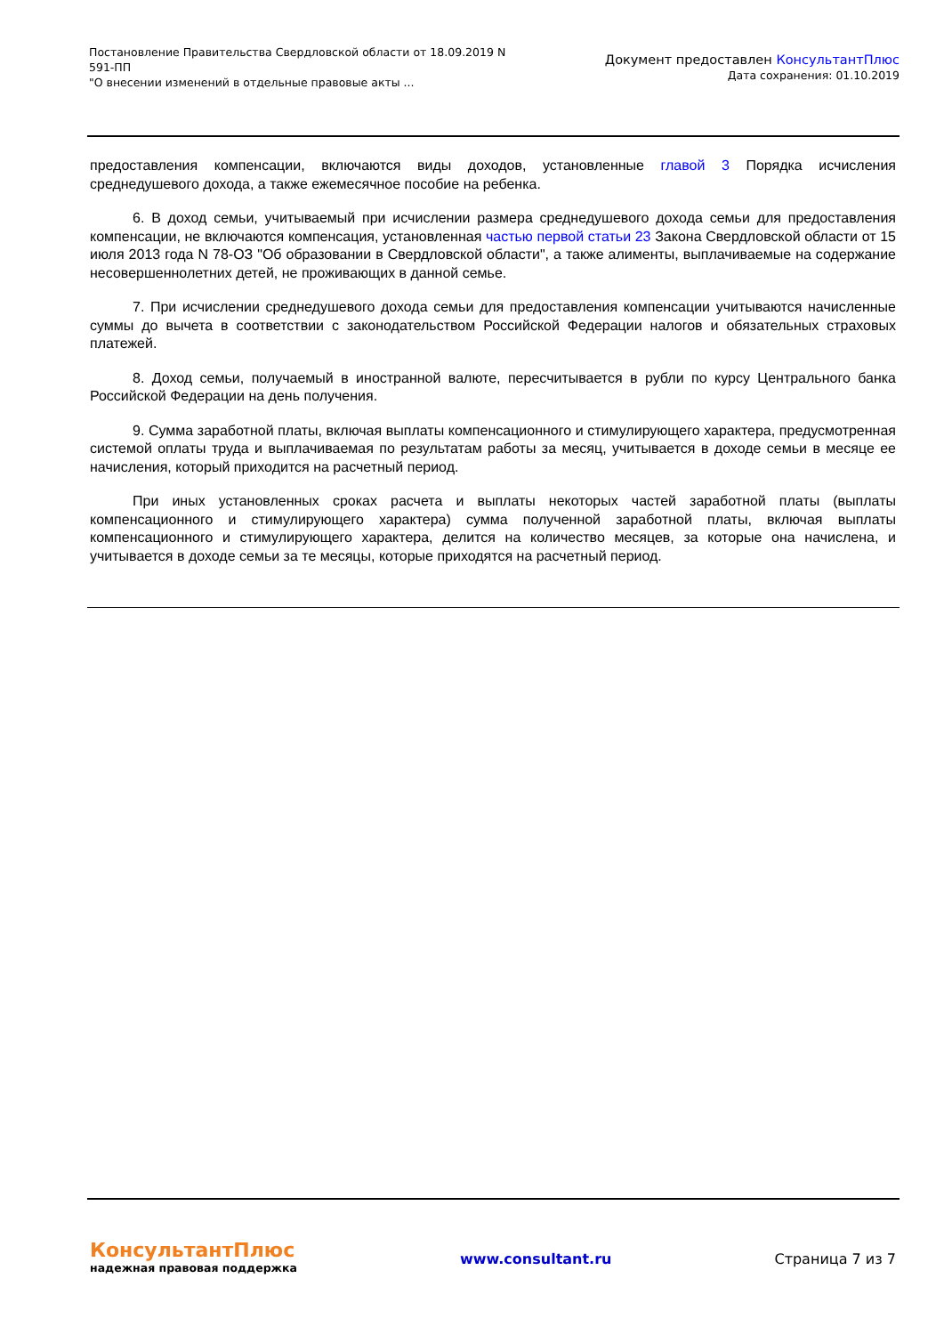Постановление Правительства Свердловской области от 18.09.2019 N
591-ПП
"О внесении изменений в отдельные правовые акты ...
Документ предоставлен КонсультантПлюс
Дата сохранения: 01.10.2019
предоставления компенсации, включаются виды доходов, установленные главой 3 Порядка исчисления среднедушевого дохода, а также ежемесячное пособие на ребенка.
6. В доход семьи, учитываемый при исчислении размера среднедушевого дохода семьи для предоставления компенсации, не включаются компенсация, установленная частью первой статьи 23 Закона Свердловской области от 15 июля 2013 года N 78-ОЗ "Об образовании в Свердловской области", а также алименты, выплачиваемые на содержание несовершеннолетних детей, не проживающих в данной семье.
7. При исчислении среднедушевого дохода семьи для предоставления компенсации учитываются начисленные суммы до вычета в соответствии с законодательством Российской Федерации налогов и обязательных страховых платежей.
8. Доход семьи, получаемый в иностранной валюте, пересчитывается в рубли по курсу Центрального банка Российской Федерации на день получения.
9. Сумма заработной платы, включая выплаты компенсационного и стимулирующего характера, предусмотренная системой оплаты труда и выплачиваемая по результатам работы за месяц, учитывается в доходе семьи в месяце ее начисления, который приходится на расчетный период.
При иных установленных сроках расчета и выплаты некоторых частей заработной платы (выплаты компенсационного и стимулирующего характера) сумма полученной заработной платы, включая выплаты компенсационного и стимулирующего характера, делится на количество месяцев, за которые она начислена, и учитывается в доходе семьи за те месяцы, которые приходятся на расчетный период.
КонсультантПлюс
надежная правовая поддержка
www.consultant.ru Страница 7 из 7